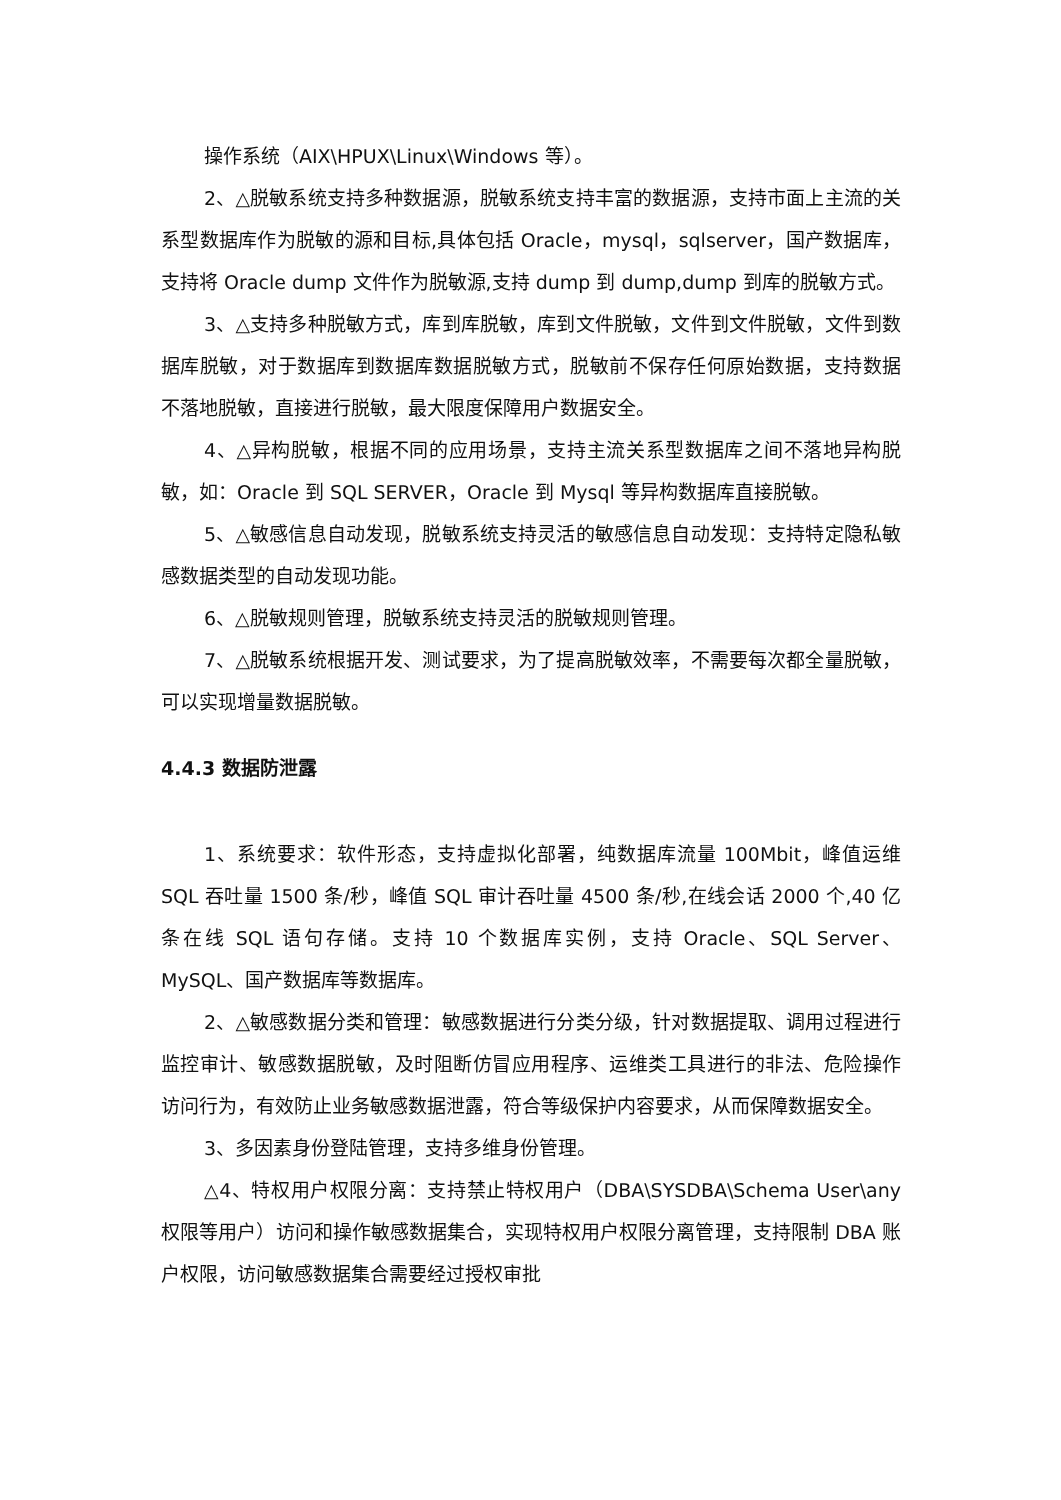操作系统（AIX\HPUX\Linux\Windows 等）。
2、△脱敏系统支持多种数据源，脱敏系统支持丰富的数据源，支持市面上主流的关系型数据库作为脱敏的源和目标,具体包括 Oracle，mysql，sqlserver，国产数据库，支持将 Oracle dump 文件作为脱敏源,支持 dump 到 dump,dump 到库的脱敏方式。
3、△支持多种脱敏方式，库到库脱敏，库到文件脱敏，文件到文件脱敏，文件到数据库脱敏，对于数据库到数据库数据脱敏方式，脱敏前不保存任何原始数据，支持数据不落地脱敏，直接进行脱敏，最大限度保障用户数据安全。
4、△异构脱敏，根据不同的应用场景，支持主流关系型数据库之间不落地异构脱敏，如：Oracle 到 SQL SERVER，Oracle 到 Mysql 等异构数据库直接脱敏。
5、△敏感信息自动发现，脱敏系统支持灵活的敏感信息自动发现：支持特定隐私敏感数据类型的自动发现功能。
6、△脱敏规则管理，脱敏系统支持灵活的脱敏规则管理。
7、△脱敏系统根据开发、测试要求，为了提高脱敏效率，不需要每次都全量脱敏，可以实现增量数据脱敏。
4.4.3 数据防泄露
1、系统要求：软件形态，支持虚拟化部署，纯数据库流量 100Mbit，峰值运维 SQL 吞吐量 1500 条/秒，峰值 SQL 审计吞吐量 4500 条/秒,在线会话 2000 个,40 亿条在线 SQL 语句存储。支持 10 个数据库实例，支持 Oracle、SQL Server、MySQL、国产数据库等数据库。
2、△敏感数据分类和管理：敏感数据进行分类分级，针对数据提取、调用过程进行监控审计、敏感数据脱敏，及时阻断仿冒应用程序、运维类工具进行的非法、危险操作访问行为，有效防止业务敏感数据泄露，符合等级保护内容要求，从而保障数据安全。
3、多因素身份登陆管理，支持多维身份管理。
△4、特权用户权限分离：支持禁止特权用户（DBA\SYSDBA\Schema User\any 权限等用户）访问和操作敏感数据集合，实现特权用户权限分离管理，支持限制 DBA 账户权限，访问敏感数据集合需要经过授权审批